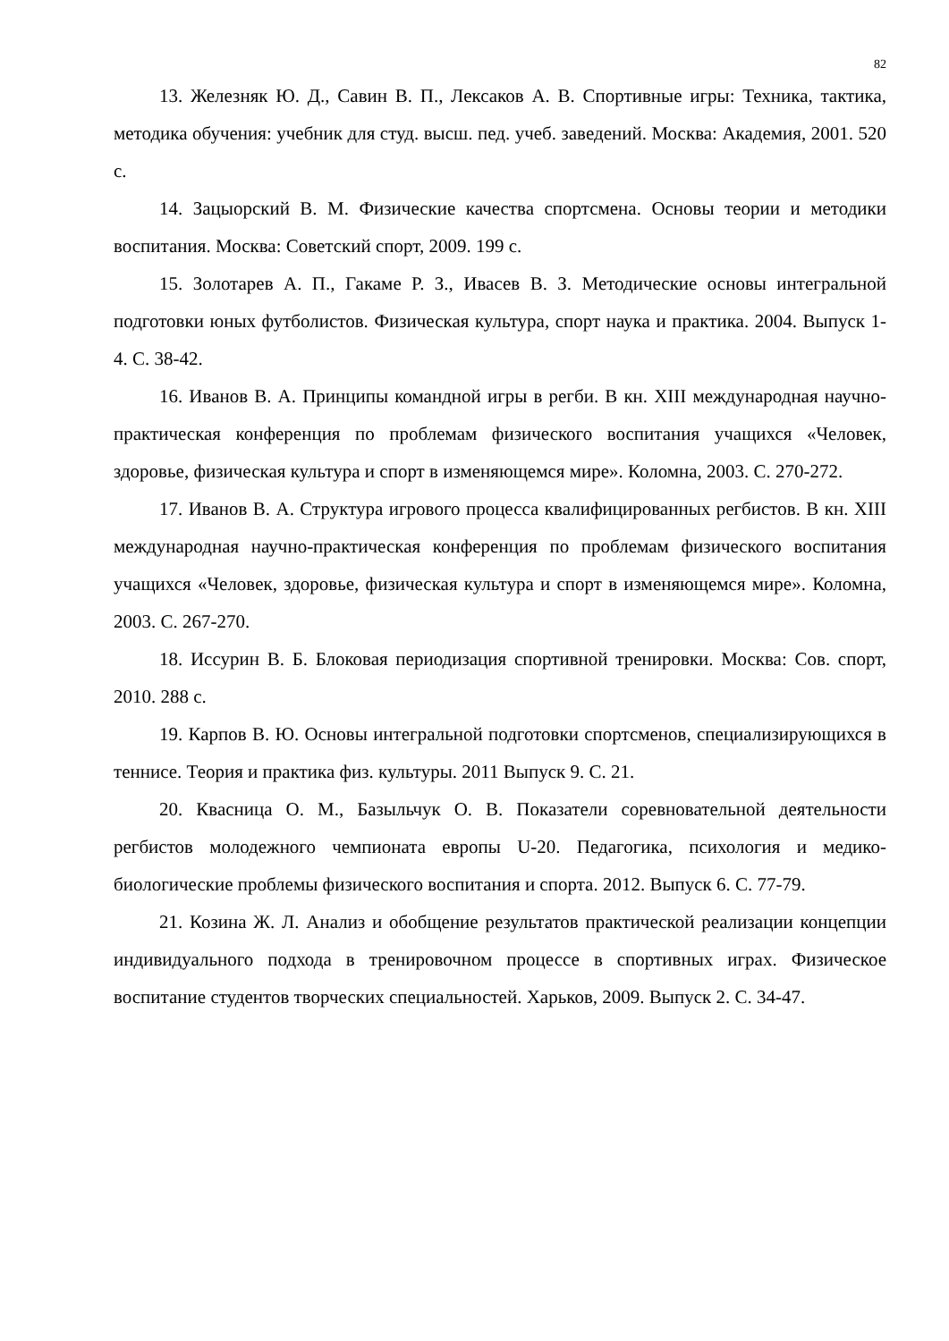82
13. Железняк Ю. Д., Савин В. П., Лексаков А. В. Спортивные игры: Техника, тактика, методика обучения: учебник для студ. высш. пед. учеб. заведений. Москва: Академия, 2001. 520 с.
14. Зацыорский В. М. Физические качества спортсмена. Основы теории и методики воспитания. Москва: Советский спорт, 2009. 199 с.
15. Золотарев А. П., Гакаме Р. З., Ивасев В. З. Методические основы интегральной подготовки юных футболистов. Физическая культура, спорт наука и практика. 2004. Выпуск 1-4. С. 38-42.
16. Иванов В. А. Принципы командной игры в регби. В кн. XIII международная научно-практическая конференция по проблемам физического воспитания учащихся «Человек, здоровье, физическая культура и спорт в изменяющемся мире». Коломна, 2003. С. 270-272.
17. Иванов В. А. Структура игрового процесса квалифицированных регбистов. В кн. XIII международная научно-практическая конференция по проблемам физического воспитания учащихся «Человек, здоровье, физическая культура и спорт в изменяющемся мире». Коломна, 2003. С. 267-270.
18. Иссурин В. Б. Блоковая периодизация спортивной тренировки. Москва: Сов. спорт, 2010. 288 с.
19. Карпов В. Ю. Основы интегральной подготовки спортсменов, специализирующихся в теннисе. Теория и практика физ. культуры. 2011 Выпуск 9. С. 21.
20. Квасница О. М., Базыльчук О. В. Показатели соревновательной деятельности регбистов молодежного чемпионата европы U-20. Педагогика, психология и медико-биологические проблемы физического воспитания и спорта. 2012. Выпуск 6. С. 77-79.
21. Козина Ж. Л. Анализ и обобщение результатов практической реализации концепции индивидуального подхода в тренировочном процессе в спортивных играх. Физическое воспитание студентов творческих специальностей. Харьков, 2009. Выпуск 2. С. 34-47.